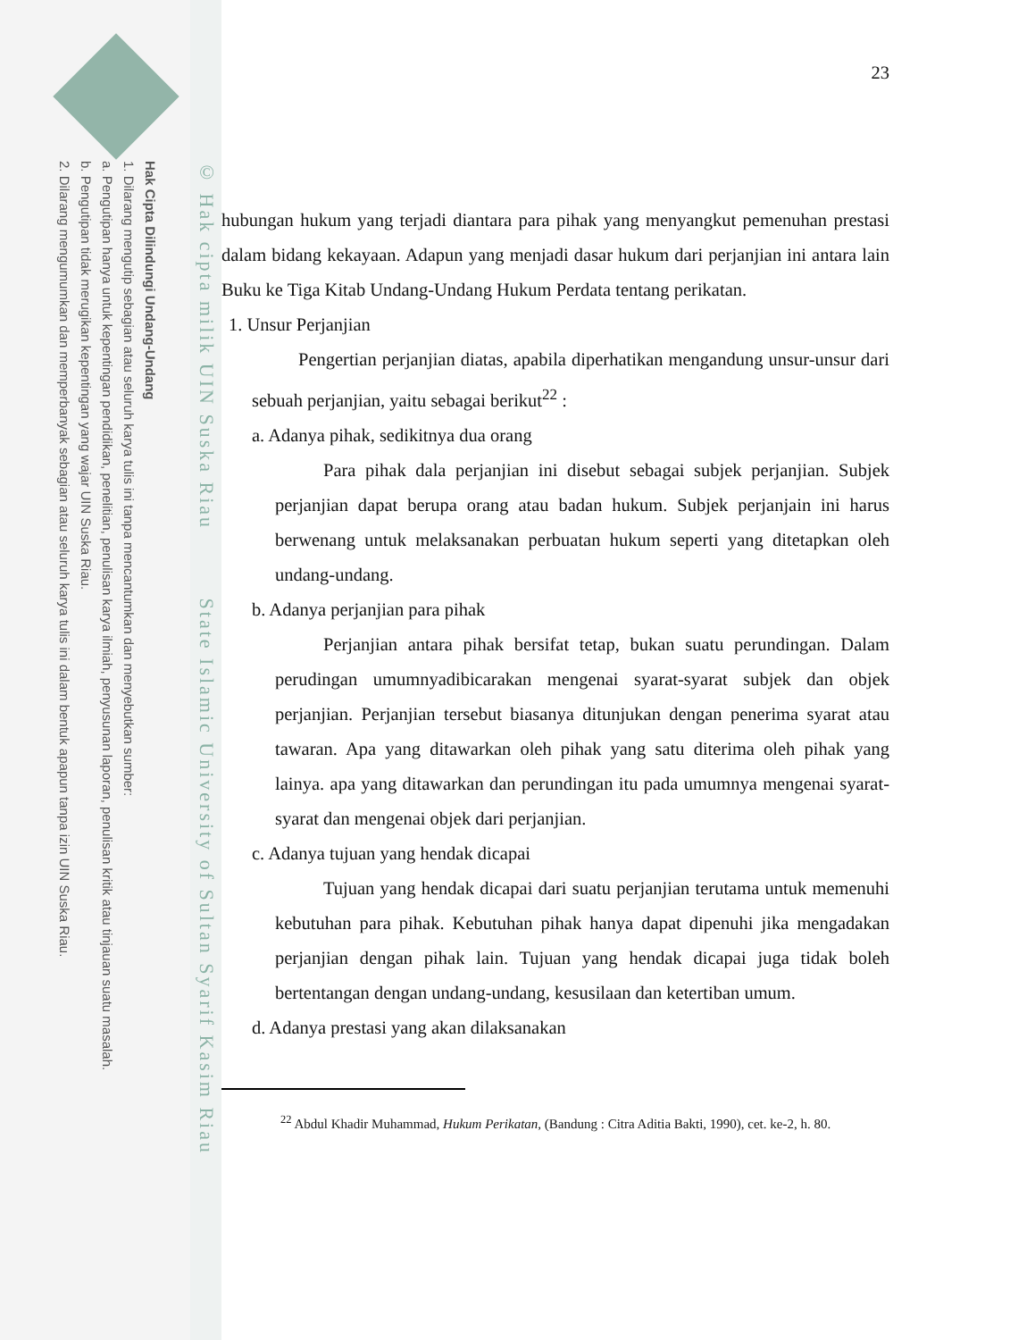Hak Cipta Dilindungi Undang-Undang
1. Dilarang mengutip sebagian atau seluruh karya tulis ini tanpa mencantumkan dan menyebutkan sumber:
a. Pengutipan hanya untuk kepentingan pendidikan, penelitian, penulisan karya ilmiah, penyusunan laporan, penulisan kritik atau tinjauan suatu masalah.
b. Pengutipan tidak merugikan kepentingan yang wajar UIN Suska Riau.
2. Dilarang mengumumkan dan memperbanyak sebagian atau seluruh karya tulis ini dalam bentuk apapun tanpa izin UIN Suska Riau.
© Hak cipta milik UIN Suska Riau State Islamic University of Sultan Syarif Kasim Riau
23
hubungan hukum yang terjadi diantara para pihak yang menyangkut pemenuhan prestasi dalam bidang kekayaan. Adapun yang menjadi dasar hukum dari perjanjian ini antara lain Buku ke Tiga Kitab Undang-Undang Hukum Perdata tentang perikatan.
1. Unsur Perjanjian
Pengertian perjanjian diatas, apabila diperhatikan mengandung unsur-unsur dari sebuah perjanjian, yaitu sebagai berikut<sup>22</sup> :
a. Adanya pihak, sedikitnya dua orang
Para pihak dala perjanjian ini disebut sebagai subjek perjanjian. Subjek perjanjian dapat berupa orang atau badan hukum. Subjek perjanjain ini harus berwenang untuk melaksanakan perbuatan hukum seperti yang ditetapkan oleh undang-undang.
b. Adanya perjanjian para pihak
Perjanjian antara pihak bersifat tetap, bukan suatu perundingan. Dalam perudingan umumnyadibicarakan mengenai syarat-syarat subjek dan objek perjanjian. Perjanjian tersebut biasanya ditunjukan dengan penerima syarat atau tawaran. Apa yang ditawarkan oleh pihak yang satu diterima oleh pihak yang lainya. apa yang ditawarkan dan perundingan itu pada umumnya mengenai syarat-syarat dan mengenai objek dari perjanjian.
c. Adanya tujuan yang hendak dicapai
Tujuan yang hendak dicapai dari suatu perjanjian terutama untuk memenuhi kebutuhan para pihak. Kebutuhan pihak hanya dapat dipenuhi jika mengadakan perjanjian dengan pihak lain. Tujuan yang hendak dicapai juga tidak boleh bertentangan dengan undang-undang, kesusilaan dan ketertiban umum.
d. Adanya prestasi yang akan dilaksanakan
<sup>22</sup> Abdul Khadir Muhammad, Hukum Perikatan, (Bandung : Citra Aditia Bakti, 1990), cet. ke-2, h. 80.